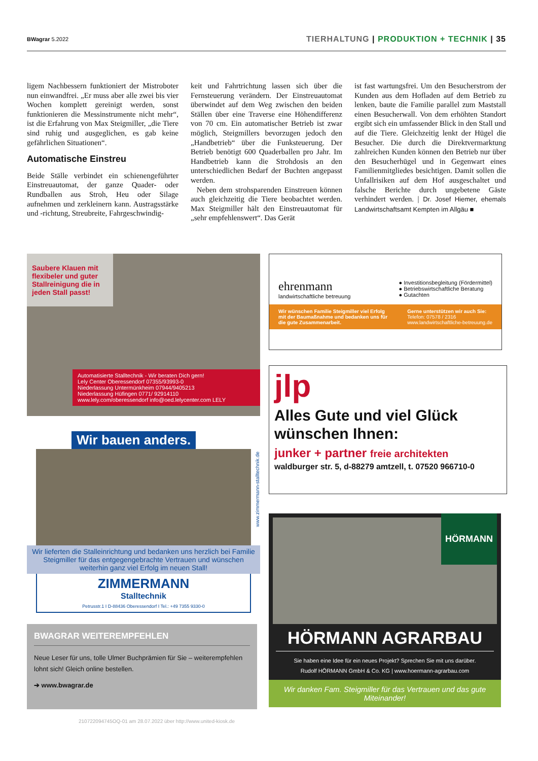BWagrar 5.2022
TIERHALTUNG | PRODUKTION + TECHNIK | 35
ligem Nachbessern funktioniert der Mistroboter nun einwandfrei. „Er muss aber alle zwei bis vier Wochen komplett gereinigt werden, sonst funktionieren die Messinstrumente nicht mehr“, ist die Erfahrung von Max Steigmiller, „die Tiere sind ruhig und ausgeglichen, es gab keine gefährlichen Situationen“.
Automatische Einstreu
Beide Ställe verbindet ein schienengeführter Einstreuautomat, der ganze Quader- oder Rundballen aus Stroh, Heu oder Silage aufnehmen und zerkleinern kann. Austragsstärke und -richtung, Streubreite, Fahrgeschwindig-
keit und Fahrtrichtung lassen sich über die Fernsteuerung verändern. Der Einstreuautomat überwindet auf dem Weg zwischen den beiden Ställen über eine Traverse eine Höhendifferenz von 70 cm. Ein automatischer Betrieb ist zwar möglich, Steigmillers bevorzugen jedoch den „Handbetrieb“ über die Funksteuerung. Der Betrieb benötigt 600 Quaderballen pro Jahr. Im Handbetrieb kann die Strohdosis an den unterschiedlichen Bedarf der Buchten angepasst werden.
Neben dem strohsparenden Einstreuen können auch gleichzeitig die Tiere beobachtet werden. Max Steigmiller hält den Einstreuautomat für „sehr empfehlenswert“. Das Gerät
ist fast wartungsfrei. Um den Besucherstrom der Kunden aus dem Hofladen auf dem Betrieb zu lenken, baute die Familie parallel zum Maststall einen Besucherwall. Von dem erhöhten Standort ergibt sich ein umfassender Blick in den Stall und auf die Tiere. Gleichzeitig lenkt der Hügel die Besucher. Die durch die Direktvermarktung zahlreichen Kunden können den Betrieb nur über den Besucherhügel und in Gegenwart eines Familienmitgliedes besichtigen. Damit sollen die Unfallrisiken auf dem Hof ausgeschaltet und falsche Berichte durch ungebetene Gäste verhindert werden. | Dr. Josef Hiemer, ehemals Landwirtschaftsamt Kempten im Allgäu ■
Saubere Klauen mit flexibeler und guter Stallreinigung die in jeden Stall passt!
Automatisierte Stalltechnik - Wir beraten Dich gern!
Lely Center Oberessendorf 07355/93993-0
Niederlassung Untermünkheim 07944/9405213
Niederlassung Hüfingen 0771/ 92914110
www.lely.com/oberessendorf info@oed.lelycenter.com LELY
ehrenmann
landwirtschaftliche betreuung
● Investitionsbegleitung (Fördermittel)
● Betriebswirtschaftliche Beratung
● Gutachten
Wir wünschen Familie Steigmiller viel Erfolg mit der Baumaßnahme und bedanken uns für die gute Zusammenarbeit.
Gerne unterstützen wir auch Sie:
Telefon: 07578 / 2316
www.landwirtschaftliche-betreuung.de
jlp
Alles Gute und viel Glück wünschen Ihnen:
junker + partner freie architekten
waldburger str. 5, d-88279 amtzell, t. 07520 966710-0
Wir bauen anders.
Wir lieferten die Stalleinrichtung und bedanken uns herzlich bei Familie Steigmiller für das entgegengebrachte Vertrauen und wünschen weiterhin ganz viel Erfolg im neuen Stall!
ZIMMERMANN
Stalltechnik
Petrusstr.1 I D-88436 Oberessendorf I Tel.: +49 7355 9330-0
www.zimmermann-stalltechnik.de
BWAGRAR WEITEREMPFEHLEN
Neue Leser für uns, tolle Ulmer Buchprämien für Sie – weiterempfehlen lohnt sich! Gleich online bestellen.
➔ www.bwagrar.de
HÖRMANN
HÖRMANN AGRARBAU
Sie haben eine Idee für ein neues Projekt? Sprechen Sie mit uns darüber.
Rudolf HÖRMANN GmbH & Co. KG | www.hoermann-agrarbau.com
Wir danken Fam. Steigmiller für das Vertrauen und das gute Miteinander!
210722094745OQ-01 am 28.07.2022 über http://www.united-kiosk.de